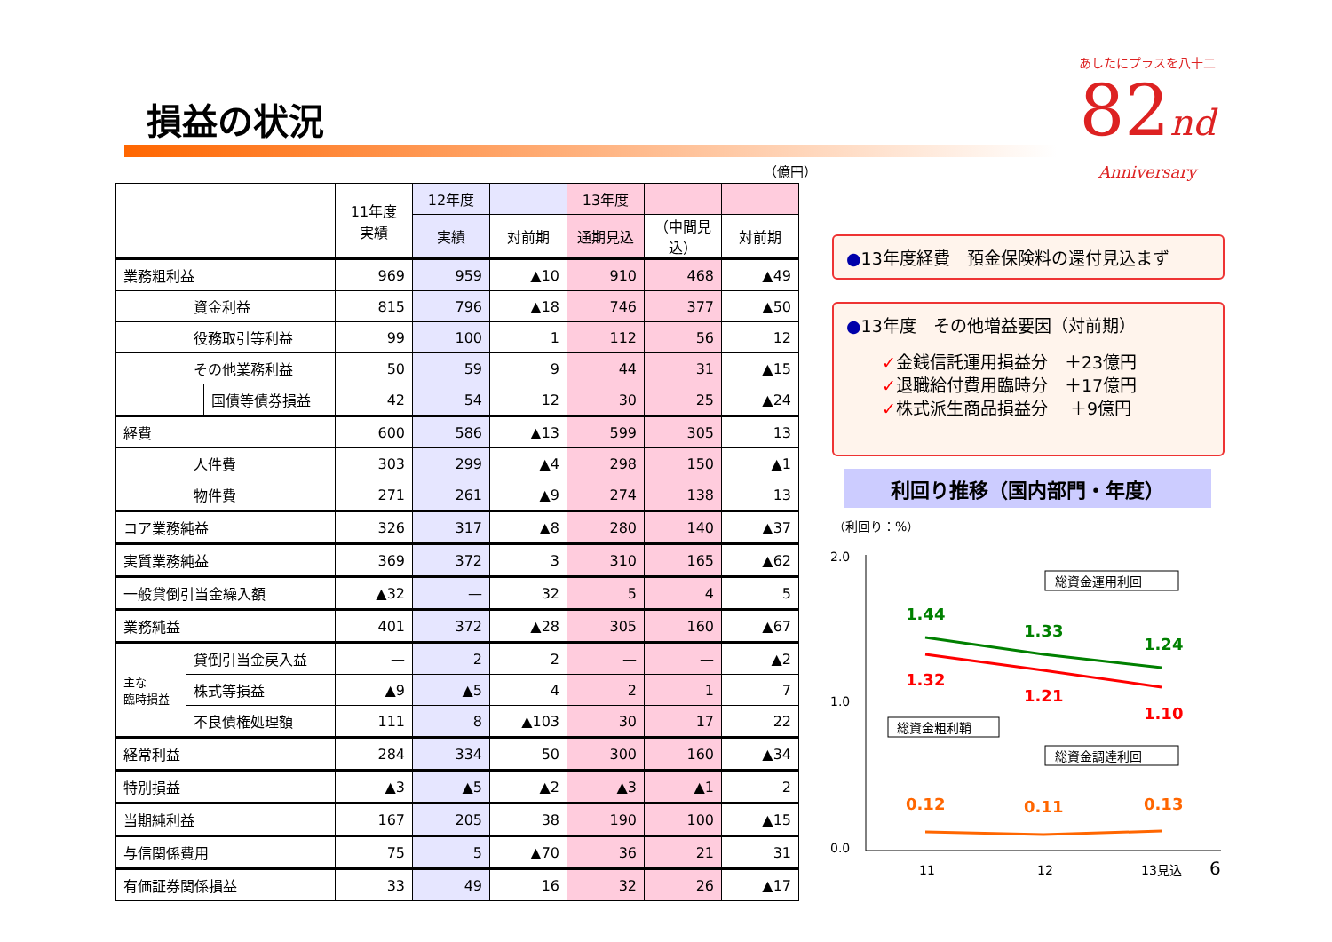損益の状況
あしたにプラスを八十二
82nd
Anniversary
（億円）
| | | | 11年度 実績 | 12年度 | | 13年度 | | |
| --- | --- | --- | --- | --- | --- | --- | --- | --- |
| | | | | 実績 | 対前期 | 通期見込 | （中間見込） | 対前期 |
| 業務粗利益 | | | 969 | 959 | ▲10 | 910 | 468 | ▲49 |
| | 資金利益 | | 815 | 796 | ▲18 | 746 | 377 | ▲50 |
| | 役務取引等利益 | | 99 | 100 | 1 | 112 | 56 | 12 |
| | その他業務利益 | | 50 | 59 | 9 | 44 | 31 | ▲15 |
| | | 国債等債券損益 | 42 | 54 | 12 | 30 | 25 | ▲24 |
| 経費 | | | 600 | 586 | ▲13 | 599 | 305 | 13 |
| | 人件費 | | 303 | 299 | ▲4 | 298 | 150 | ▲1 |
| | 物件費 | | 271 | 261 | ▲9 | 274 | 138 | 13 |
| コア業務純益 | | | 326 | 317 | ▲8 | 280 | 140 | ▲37 |
| 実質業務純益 | | | 369 | 372 | 3 | 310 | 165 | ▲62 |
| 一般貸倒引当金繰入額 | | | ▲32 | — | 32 | 5 | 4 | 5 |
| 業務純益 | | | 401 | 372 | ▲28 | 305 | 160 | ▲67 |
| 主な 臨時損益 | 貸倒引当金戻入益 | | — | 2 | 2 | — | — | ▲2 |
| | 株式等損益 | | ▲9 | ▲5 | 4 | 2 | 1 | 7 |
| | 不良債権処理額 | | 111 | 8 | ▲103 | 30 | 17 | 22 |
| 経常利益 | | | 284 | 334 | 50 | 300 | 160 | ▲34 |
| 特別損益 | | | ▲3 | ▲5 | ▲2 | ▲3 | ▲1 | 2 |
| 当期純利益 | | | 167 | 205 | 38 | 190 | 100 | ▲15 |
| 与信関係費用 | | | 75 | 5 | ▲70 | 36 | 21 | 31 |
| 有価証券関係損益 | | | 33 | 49 | 16 | 32 | 26 | ▲17 |
●13年度経費　預金保険料の還付見込まず
●13年度　その他増益要因（対前期）
✓金銭信託運用損益分　＋23億円
✓退職給付費用臨時分　＋17億円
✓株式派生商品損益分　 ＋9億円
利回り推移（国内部門・年度）
（利回り：%）
2.0
1.0
0.0
1.44
1.33
1.24
1.32
1.21
1.10
0.12
0.11
0.13
総資金運用利回
総資金粗利鞘
総資金調達利回
11
12
13見込
6